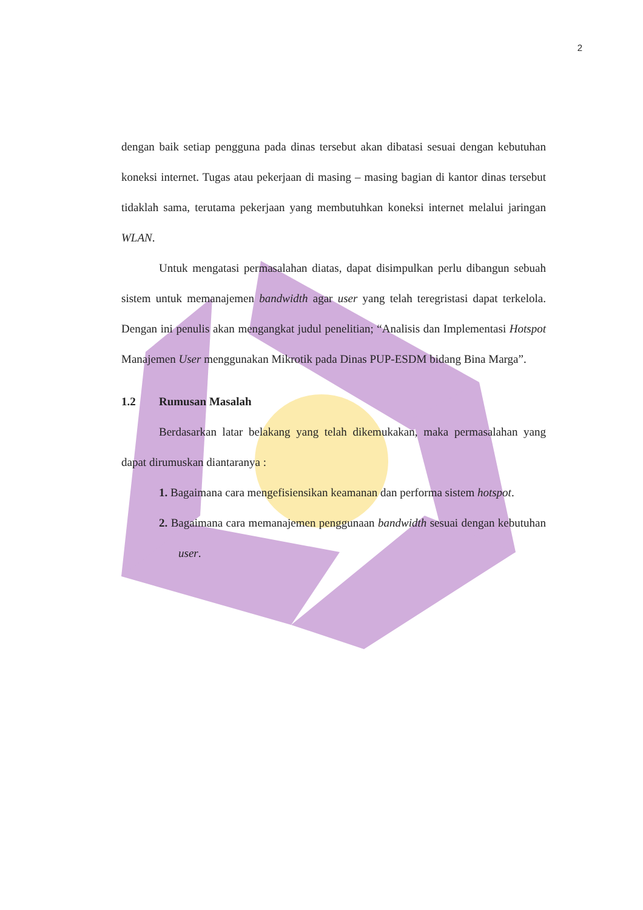2
dengan baik setiap pengguna pada dinas tersebut akan dibatasi sesuai dengan kebutuhan koneksi internet. Tugas atau pekerjaan di masing – masing bagian di kantor dinas tersebut tidaklah sama, terutama pekerjaan yang membutuhkan koneksi internet melalui jaringan WLAN.
Untuk mengatasi permasalahan diatas, dapat disimpulkan perlu dibangun sebuah sistem untuk memanajemen bandwidth agar user yang telah teregristasi dapat terkelola. Dengan ini penulis akan mengangkat judul penelitian; “Analisis dan Implementasi Hotspot Manajemen User menggunakan Mikrotik pada Dinas PUP-ESDM bidang Bina Marga”.
1.2 Rumusan Masalah
Berdasarkan latar belakang yang telah dikemukakan, maka permasalahan yang dapat dirumuskan diantaranya :
1. Bagaimana cara mengefisiensikan keamanan dan performa sistem hotspot.
2. Bagaimana cara memanajemen penggunaan bandwidth sesuai dengan kebutuhan user.